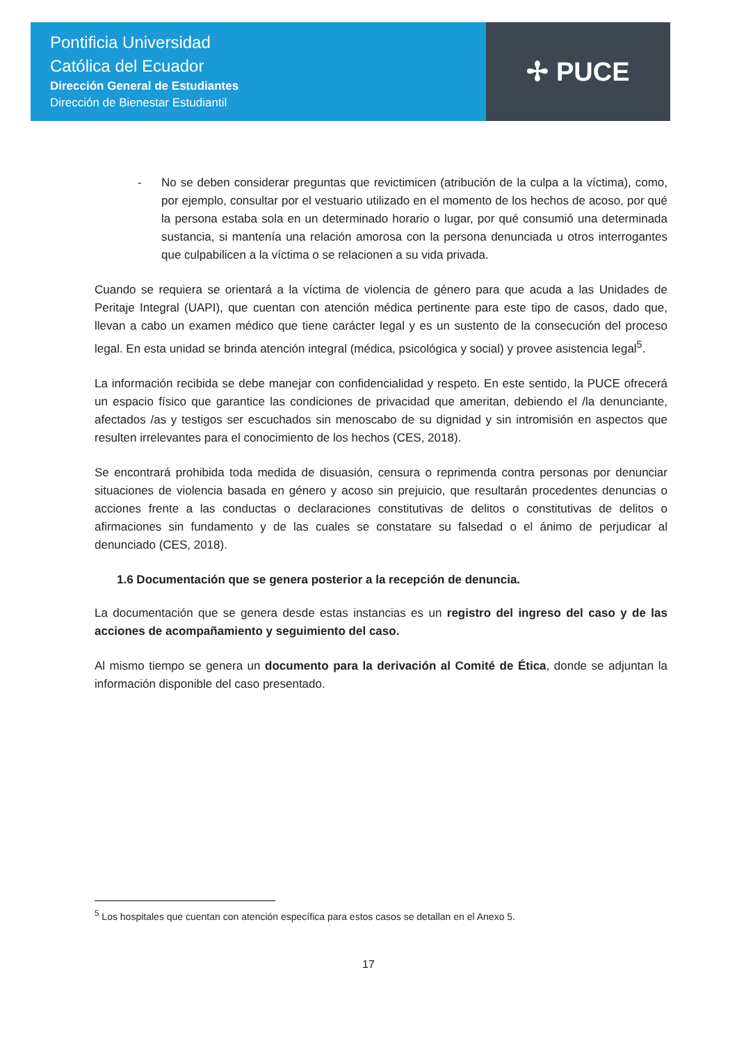Pontificia Universidad
Católica del Ecuador
Dirección General de Estudiantes
Dirección de Bienestar Estudiantil
✢ PUCE
- No se deben considerar preguntas que revictimicen (atribución de la culpa a la víctima), como, por ejemplo, consultar por el vestuario utilizado en el momento de los hechos de acoso, por qué la persona estaba sola en un determinado horario o lugar, por qué consumió una determinada sustancia, si mantenía una relación amorosa con la persona denunciada u otros interrogantes que culpabilicen a la víctima o se relacionen a su vida privada.
Cuando se requiera se orientará a la víctima de violencia de género para que acuda a las Unidades de Peritaje Integral (UAPI), que cuentan con atención médica pertinente para este tipo de casos, dado que, llevan a cabo un examen médico que tiene carácter legal y es un sustento de la consecución del proceso legal. En esta unidad se brinda atención integral (médica, psicológica y social) y provee asistencia legal<sup>5</sup>.
La información recibida se debe manejar con confidencialidad y respeto. En este sentido, la PUCE ofrecerá un espacio físico que garantice las condiciones de privacidad que ameritan, debiendo el /la denunciante, afectados /as y testigos ser escuchados sin menoscabo de su dignidad y sin intromisión en aspectos que resulten irrelevantes para el conocimiento de los hechos (CES, 2018).
Se encontrará prohibida toda medida de disuasión, censura o reprimenda contra personas por denunciar situaciones de violencia basada en género y acoso sin prejuicio, que resultarán procedentes denuncias o acciones frente a las conductas o declaraciones constitutivas de delitos o constitutivas de delitos o afirmaciones sin fundamento y de las cuales se constatare su falsedad o el ánimo de perjudicar al denunciado (CES, 2018).
1.6 Documentación que se genera posterior a la recepción de denuncia.
La documentación que se genera desde estas instancias es un registro del ingreso del caso y de las acciones de acompañamiento y seguimiento del caso.
Al mismo tiempo se genera un documento para la derivación al Comité de Ética, donde se adjuntan la información disponible del caso presentado.
<sup>5</sup> Los hospitales que cuentan con atención específica para estos casos se detallan en el Anexo 5.
17